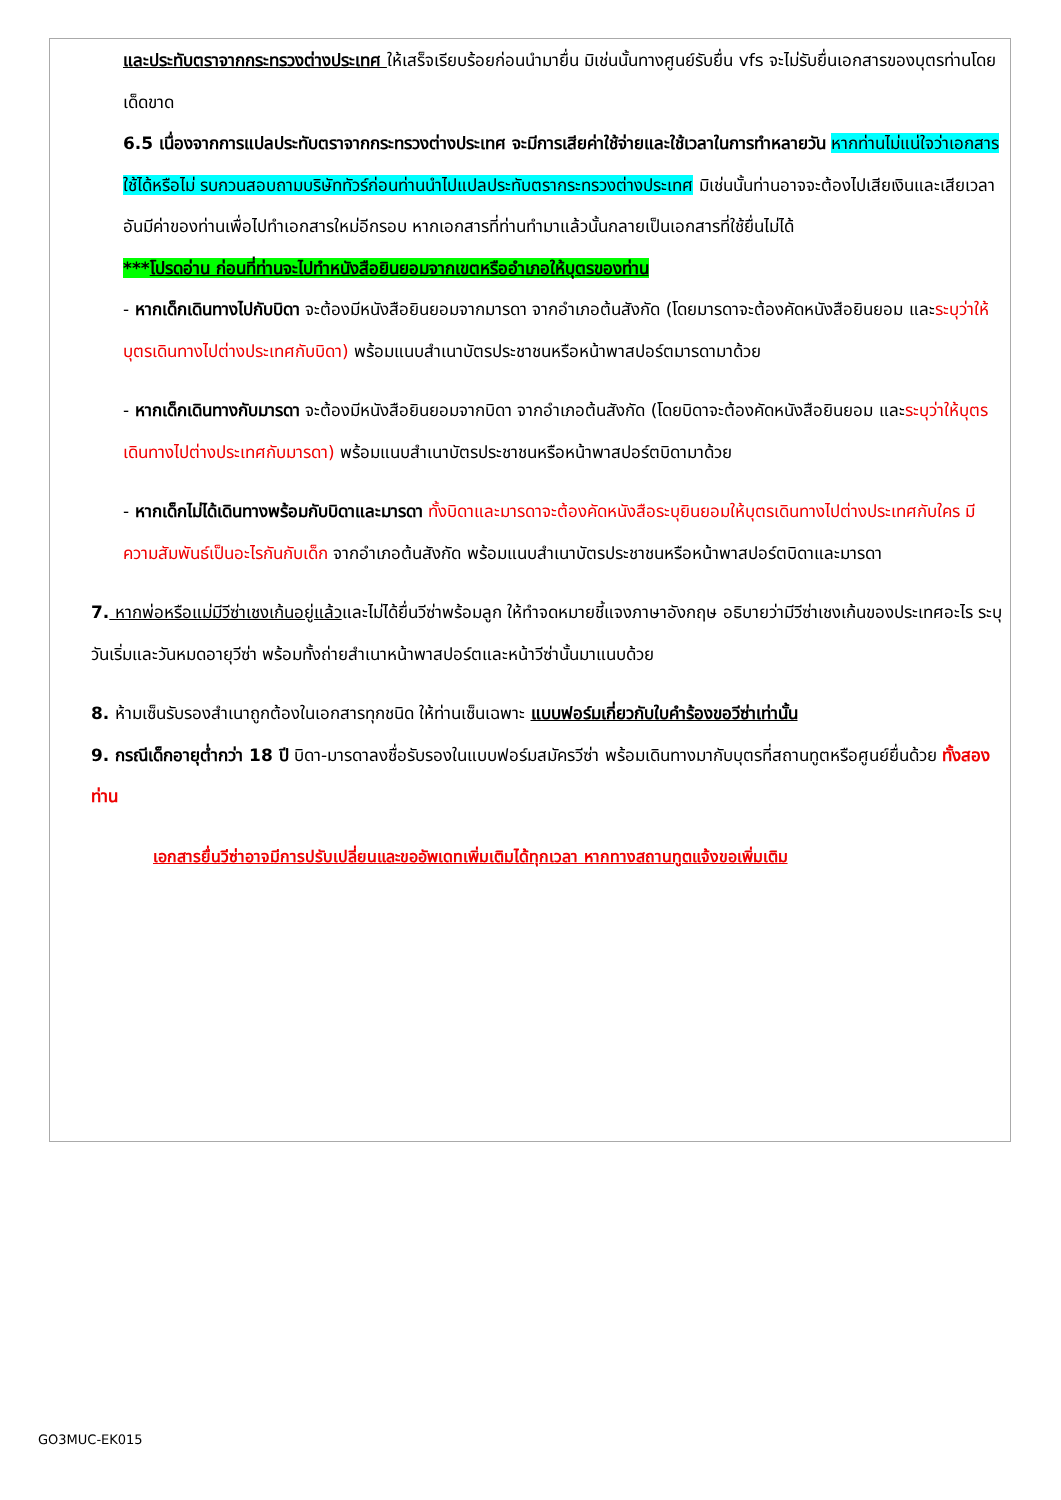และประทับตราจากกระทรวงต่างประเทศ ให้เสร็จเรียบร้อยก่อนนำมายื่น มิเช่นนั้นทางศูนย์รับยื่น vfs จะไม่รับยื่นเอกสารของบุตรท่านโดยเด็ดขาด
6.5 เนื่องจากการแปลประทับตราจากกระทรวงต่างประเทศ จะมีการเสียค่าใช้จ่ายและใช้เวลาในการทำหลายวัน หากท่านไม่แน่ใจว่าเอกสารใช้ได้หรือไม่ รบกวนสอบถามบริษัททัวร์ก่อนท่านนำไปแปลประทับตรากระทรวงต่างประเทศ มิเช่นนั้นท่านอาจจะต้องไปเสียเงินและเสียเวลาอันมีค่าของท่านเพื่อไปทำเอกสารใหม่อีกรอบ หากเอกสารที่ท่านทำมาแล้วนั้นกลายเป็นเอกสารที่ใช้ยื่นไม่ได้
***โปรดอ่าน ก่อนที่ท่านจะไปทำหนังสือยินยอมจากเขตหรืออำเภอให้บุตรของท่าน
- หากเด็กเดินทางไปกับบิดา จะต้องมีหนังสือยินยอมจากมารดา จากอำเภอต้นสังกัด (โดยมารดาจะต้องคัดหนังสือยินยอม และระบุว่าให้บุตรเดินทางไปต่างประเทศกับบิดา) พร้อมแนบสำเนาบัตรประชาชนหรือหน้าพาสปอร์ตมารดามาด้วย
- หากเด็กเดินทางกับมารดา จะต้องมีหนังสือยินยอมจากบิดา จากอำเภอต้นสังกัด (โดยบิดาจะต้องคัดหนังสือยินยอม และระบุว่าให้บุตรเดินทางไปต่างประเทศกับมารดา) พร้อมแนบสำเนาบัตรประชาชนหรือหน้าพาสปอร์ตบิดามาด้วย
- หากเด็กไม่ได้เดินทางพร้อมกับบิดาและมารดา ทั้งบิดาและมารดาจะต้องคัดหนังสือระบุยินยอมให้บุตรเดินทางไปต่างประเทศกับใคร มีความสัมพันธ์เป็นอะไรกันกับเด็ก จากอำเภอต้นสังกัด พร้อมแนบสำเนาบัตรประชาชนหรือหน้าพาสปอร์ตบิดาและมารดา
7. หากพ่อหรือแม่มีวีซ่าเชงเก้นอยู่แล้วและไม่ได้ยื่นวีซ่าพร้อมลูก ให้ทำจดหมายชี้แจงภาษาอังกฤษ อธิบายว่ามีวีซ่าเชงเก้นของประเทศอะไร ระบุวันเริ่มและวันหมดอายุวีซ่า พร้อมทั้งถ่ายสำเนาหน้าพาสปอร์ตและหน้าวีซ่านั้นมาแนบด้วย
8. ห้ามเซ็นรับรองสำเนาถูกต้องในเอกสารทุกชนิด ให้ท่านเซ็นเฉพาะ แบบฟอร์มเกี่ยวกับใบคำร้องขอวีซ่าเท่านั้น
9. กรณีเด็กอายุต่ำกว่า 18 ปี บิดา-มารดาลงชื่อรับรองในแบบฟอร์มสมัครวีซ่า พร้อมเดินทางมากับบุตรที่สถานทูตหรือศูนย์ยื่นด้วย ทั้งสองท่าน
เอกสารยื่นวีซ่าอาจมีการปรับเปลี่ยนและขออัพเดทเพิ่มเติมได้ทุกเวลา หากทางสถานทูตแจ้งขอเพิ่มเติม
GO3MUC-EK015